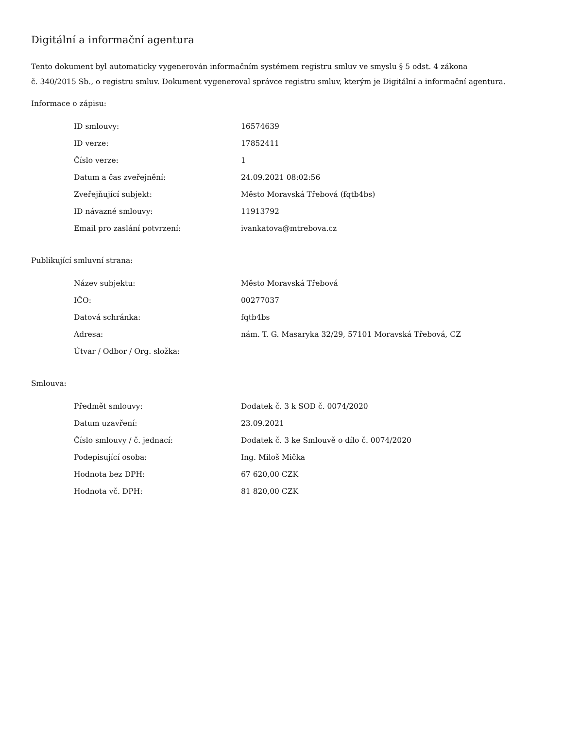Digitální a informační agentura
Tento dokument byl automaticky vygenerován informačním systémem registru smluv ve smyslu § 5 odst. 4 zákona
č. 340/2015 Sb., o registru smluv. Dokument vygeneroval správce registru smluv, kterým je Digitální a informační agentura.
Informace o zápisu:
| ID smlouvy: | 16574639 |
| ID verze: | 17852411 |
| Číslo verze: | 1 |
| Datum a čas zveřejnění: | 24.09.2021 08:02:56 |
| Zveřejňující subjekt: | Město Moravská Třebová (fqtb4bs) |
| ID návazné smlouvy: | 11913792 |
| Email pro zaslání potvrzení: | ivankatova@mtrebova.cz |
Publikující smluvní strana:
| Název subjektu: | Město Moravská Třebová |
| IČO: | 00277037 |
| Datová schránka: | fqtb4bs |
| Adresa: | nám. T. G. Masaryka 32/29, 57101 Moravská Třebová, CZ |
| Útvar / Odbor / Org. složka: | |
Smlouva:
| Předmět smlouvy: | Dodatek č. 3 k SOD č. 0074/2020 |
| Datum uzavření: | 23.09.2021 |
| Číslo smlouvy / č. jednací: | Dodatek č. 3 ke Smlouvě o dílo č. 0074/2020 |
| Podepisující osoba: | Ing. Miloš Mička |
| Hodnota bez DPH: | 67 620,00 CZK |
| Hodnota vč. DPH: | 81 820,00 CZK |